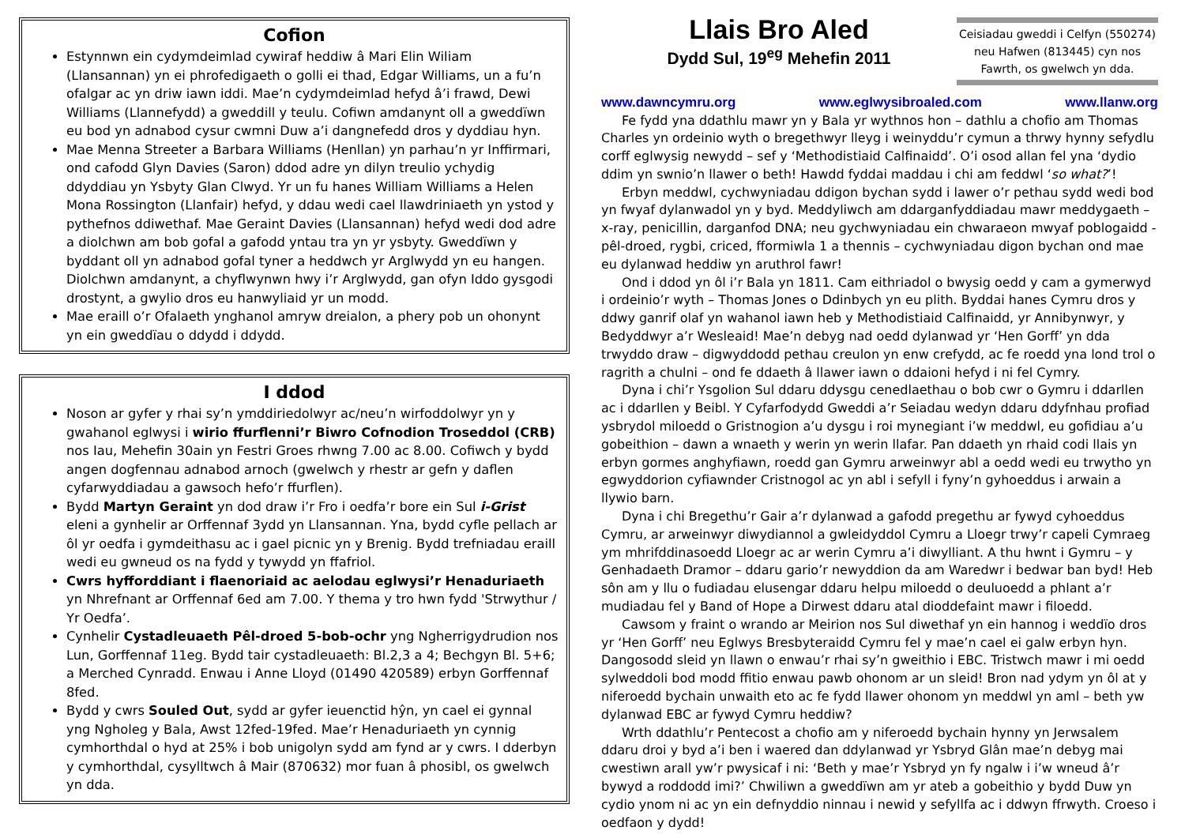Cofion
Estynnwn ein cydymdeimlad cywiraf heddiw â Mari Elin Wiliam (Llansannan) yn ei phrofedigaeth o golli ei thad, Edgar Williams, un a fu’n ofalgar ac yn driw iawn iddi. Mae’n cydymdeimlad hefyd â’i frawd, Dewi Williams (Llannefydd) a gweddill y teulu. Cofiwn amdanynt oll a gweddïwn eu bod yn adnabod cysur cwmni Duw a’i dangnefedd dros y dyddiau hyn.
Mae Menna Streeter a Barbara Williams (Henllan) yn parhau’n yr Inffirmari, ond cafodd Glyn Davies (Saron) ddod adre yn dilyn treulio ychydig ddyddiau yn Ysbyty Glan Clwyd. Yr un fu hanes William Williams a Helen Mona Rossington (Llanfair) hefyd, y ddau wedi cael llawdriniaeth yn ystod y pythefnos ddiwethaf. Mae Geraint Davies (Llansannan) hefyd wedi dod adre a diolchwn am bob gofal a gafodd yntau tra yn yr ysbyty. Gweddïwn y byddant oll yn adnabod gofal tyner a heddwch yr Arglwydd yn eu hangen. Diolchwn amdanynt, a chyflwynwn hwy i’r Arglwydd, gan ofyn Iddo gysgodi drostynt, a gwylio dros eu hanwyliaid yr un modd.
Mae eraill o’r Ofalaeth ynghanol amryw dreialon, a phery pob un ohonynt yn ein gweddïau o ddydd i ddydd.
I ddod
Noson ar gyfer y rhai sy’n ymddiriedolwyr ac/neu’n wirfoddolwyr yn y gwahanol eglwysi i wirio ffurflenni’r Biwro Cofnodion Troseddol (CRB) nos Iau, Mehefin 30ain yn Festri Groes rhwng 7.00 ac 8.00. Cofiwch y bydd angen dogfennau adnabod arnoch (gwelwch y rhestr ar gefn y daflen cyfarwyddiadau a gawsoch hefo’r ffurflen).
Bydd Martyn Geraint yn dod draw i’r Fro i oedfa’r bore ein Sul i-Grist eleni a gynhelir ar Orffennaf 3ydd yn Llansannan. Yna, bydd cyfle pellach ar ôl yr oedfa i gymdeithasu ac i gael picnic yn y Brenig. Bydd trefniadau eraill wedi eu gwneud os na fydd y tywydd yn ffafriol.
Cwrs hyfforddiant i flaenoriaid ac aelodau eglwysi’r Henaduriaeth yn Nhrefnant ar Orffennaf 6ed am 7.00. Y thema y tro hwn fydd 'Strwythur / Yr Oedfa’.
Cynhelir Cystadleuaeth Pêl-droed 5-bob-ochr yng Ngherrigydrudion nos Lun, Gorffennaf 11eg. Bydd tair cystadleuaeth: Bl.2,3 a 4; Bechgyn Bl. 5+6; a Merched Cynradd. Enwau i Anne Lloyd (01490 420589) erbyn Gorffennaf 8fed.
Bydd y cwrs Souled Out, sydd ar gyfer ieuenctid hŷn, yn cael ei gynnal yng Ngholeg y Bala, Awst 12fed-19fed. Mae’r Henaduriaeth yn cynnig cymhorthdal o hyd at 25% i bob unigolyn sydd am fynd ar y cwrs. I dderbyn y cymhorthdal, cysylltwch â Mair (870632) mor fuan â phosibl, os gwelwch yn dda.
Llais Bro Aled
Dydd Sul, 19<sup>eg</sup> Mehefin 2011
Ceisiadau gweddi i Celfyn (550274) neu Hafwen (813445) cyn nos Fawrth, os gwelwch yn dda.
www.dawncymru.org www.eglwysibroaled.com www.llanw.org
Fe fydd yna ddathlu mawr yn y Bala yr wythnos hon – dathlu a chofio am Thomas Charles yn ordeinio wyth o bregethwyr lleyg i weinyddu’r cymun a thrwy hynny sefydlu corff eglwysig newydd – sef y ‘Methodistiaid Calfinaidd’. O’i osod allan fel yna ‘dydio ddim yn swnio’n llawer o beth! Hawdd fyddai maddau i chi am feddwl ‘so what?’!
Erbyn meddwl, cychwyniadau ddigon bychan sydd i lawer o’r pethau sydd wedi bod yn fwyaf dylanwadol yn y byd. Meddyliwch am ddarganfyddiadau mawr meddygaeth – x-ray, penicillin, darganfod DNA; neu gychwyniadau ein chwaraeon mwyaf poblogaidd - pêl-droed, rygbi, criced, fformiwla 1 a thennis – cychwyniadau digon bychan ond mae eu dylanwad heddiw yn aruthrol fawr!
Ond i ddod yn ôl i’r Bala yn 1811. Cam eithriadol o bwysig oedd y cam a gymerwyd i ordeinio’r wyth – Thomas Jones o Ddinbych yn eu plith. Byddai hanes Cymru dros y ddwy ganrif olaf yn wahanol iawn heb y Methodistiaid Calfinaidd, yr Annibynwyr, y Bedyddwyr a’r Wesleaid! Mae’n debyg nad oedd dylanwad yr ‘Hen Gorff’ yn dda trwyddo draw – digwyddodd pethau creulon yn enw crefydd, ac fe roedd yna lond trol o ragrith a chulni – ond fe ddaeth â llawer iawn o ddaioni hefyd i ni fel Cymry.
Dyna i chi’r Ysgolion Sul ddaru ddysgu cenedlaethau o bob cwr o Gymru i ddarllen ac i ddarllen y Beibl. Y Cyfarfodydd Gweddi a’r Seiadau wedyn ddaru ddyfnhau profiad ysbrydol miloedd o Gristnogion a’u dysgu i roi mynegiant i’w meddwl, eu gofidiau a’u gobeithion – dawn a wnaeth y werin yn werin llafar. Pan ddaeth yn rhaid codi llais yn erbyn gormes anghyfiawn, roedd gan Gymru arweinwyr abl a oedd wedi eu trwytho yn egwyddorion cyfiawnder Cristnogol ac yn abl i sefyll i fyny’n gyhoeddus i arwain a llywio barn.
Dyna i chi Bregethu’r Gair a’r dylanwad a gafodd pregethu ar fywyd cyhoeddus Cymru, ar arweinwyr diwydiannol a gwleidyddol Cymru a Lloegr trwy’r capeli Cymraeg ym mhrifddinasoedd Lloegr ac ar werin Cymru a’i diwylliant. A thu hwnt i Gymru – y Genhadaeth Dramor – ddaru gario’r newyddion da am Waredwr i bedwar ban byd! Heb sôn am y llu o fudiadau elusengar ddaru helpu miloedd o deuluoedd a phlant a’r mudiadau fel y Band of Hope a Dirwest ddaru atal dioddefaint mawr i filoedd.
Cawsom y fraint o wrando ar Meirion nos Sul diwethaf yn ein hannog i weddïo dros yr ‘Hen Gorff’ neu Eglwys Bresbyteraidd Cymru fel y mae’n cael ei galw erbyn hyn. Dangosodd sleid yn llawn o enwau’r rhai sy’n gweithio i EBC. Tristwch mawr i mi oedd sylweddoli bod modd ffitio enwau pawb ohonom ar un sleid! Bron nad ydym yn ôl at y niferoedd bychain unwaith eto ac fe fydd llawer ohonom yn meddwl yn aml – beth yw dylanwad EBC ar fywyd Cymru heddiw?
Wrth ddathlu’r Pentecost a chofio am y niferoedd bychain hynny yn Jerwsalem ddaru droi y byd a’i ben i waered dan ddylanwad yr Ysbryd Glân mae’n debyg mai cwestiwn arall yw’r pwysicaf i ni: ‘Beth y mae’r Ysbryd yn fy ngalw i i’w wneud â’r bywyd a roddodd imi?’ Chwiliwn a gweddïwn am yr ateb a gobeithio y bydd Duw yn cydio ynom ni ac yn ein defnyddio ninnau i newid y sefyllfa ac i ddwyn ffrwyth. Croeso i oedfaon y dydd!